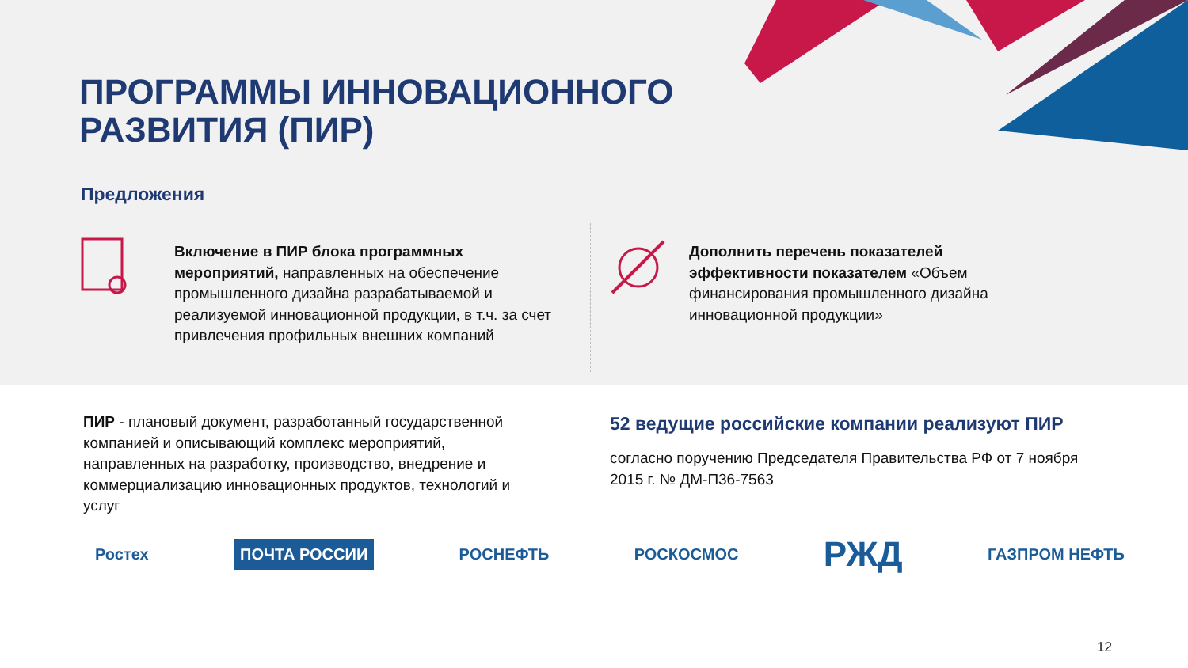ПРОГРАММЫ ИННОВАЦИОННОГО
РАЗВИТИЯ (ПИР)
Предложения
Включение в ПИР блока программных мероприятий, направленных на обеспечение промышленного дизайна разрабатываемой и реализуемой инновационной продукции, в т.ч. за счет привлечения профильных внешних компаний
Дополнить перечень показателей эффективности показателем «Объем финансирования промышленного дизайна инновационной продукции»
ПИР - плановый документ, разработанный государственной компанией и описывающий комплекс мероприятий, направленных на разработку, производство, внедрение и коммерциализацию инновационных продуктов, технологий и услуг
52 ведущие российские компании реализуют ПИР
согласно поручению Председателя Правительства РФ от 7 ноября 2015 г. № ДМ-П36-7563
Ростех ПОЧТА РОССИИ РОСНЕФТЬ РОСКОСМОС РЖД ГАЗПРОМ НЕФТЬ
12